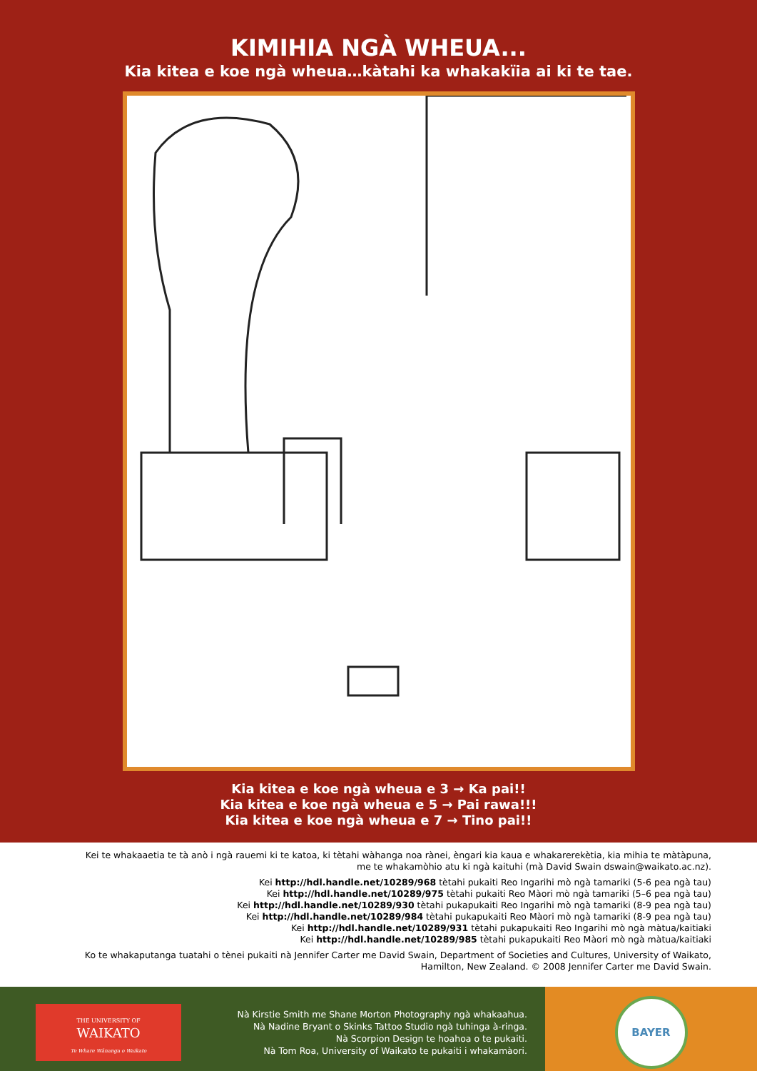KIMIHIA NGÀ WHEUA...
Kia kitea e koe ngà wheua…kàtahi ka whakakïia ai ki te tae.
Kia kitea e koe ngà wheua e 3 → Ka pai!!
Kia kitea e koe ngà wheua e 5 → Pai rawa!!!
Kia kitea e koe ngà wheua e 7 → Tino pai!!
Kei te whakaaetia te tà anò i ngà rauemi ki te katoa, ki tètahi wàhanga noa rànei, èngari kia kaua e whakarerekètia, kia mihia te màtàpuna, me te whakamòhio atu ki ngà kaituhi (mà David Swain dswain@waikato.ac.nz).
Kei http://hdl.handle.net/10289/968 tètahi pukaiti Reo Ingarihi mò ngà tamariki (5-6 pea ngà tau)
Kei http://hdl.handle.net/10289/975 tètahi pukaiti Reo Màori mò ngà tamariki (5–6 pea ngà tau)
Kei http://hdl.handle.net/10289/930 tètahi pukapukaiti Reo Ingarihi mò ngà tamariki (8-9 pea ngà tau)
Kei http://hdl.handle.net/10289/984 tètahi pukapukaiti Reo Màori mò ngà tamariki (8-9 pea ngà tau)
Kei http://hdl.handle.net/10289/931 tètahi pukapukaiti Reo Ingarihi mò ngà màtua/kaitiaki
Kei http://hdl.handle.net/10289/985 tètahi pukapukaiti Reo Màori mò ngà màtua/kaitiaki
Ko te whakaputanga tuatahi o tènei pukaiti nà Jennifer Carter me David Swain, Department of Societies and Cultures, University of Waikato, Hamilton, New Zealand. © 2008 Jennifer Carter me David Swain.
THE UNIVERSITY OF
WAIKATO
Te Whare Wānanga o Waikato
Nà Kirstie Smith me Shane Morton Photography ngà whakaahua.
Nà Nadine Bryant o Skinks Tattoo Studio ngà tuhinga à-ringa.
Nà Scorpion Design te hoahoa o te pukaiti.
Nà Tom Roa, University of Waikato te pukaiti i whakamàori.
BAYER